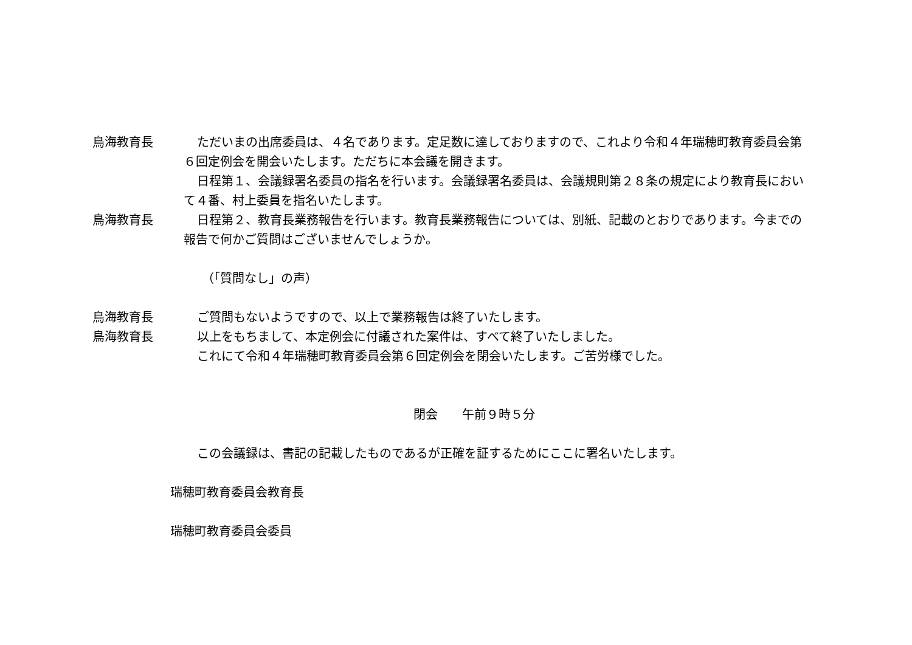鳥海教育長 ただいまの出席委員は、４名であります。定足数に達しておりますので、これより令和４年瑞穂町教育委員会第６回定例会を開会いたします。ただちに本会議を開きます。
日程第１、会議録署名委員の指名を行います。会議録署名委員は、会議規則第２８条の規定により教育長において４番、村上委員を指名いたします。
鳥海教育長 日程第２、教育長業務報告を行います。教育長業務報告については、別紙、記載のとおりであります。今までの報告で何かご質問はございませんでしょうか。
（「質問なし」の声）
鳥海教育長 ご質問もないようですので、以上で業務報告は終了いたします。
鳥海教育長 以上をもちまして、本定例会に付議された案件は、すべて終了いたしました。
これにて令和４年瑞穂町教育委員会第６回定例会を閉会いたします。ご苦労様でした。
閉会　　午前９時５分
この会議録は、書記の記載したものであるが正確を証するためにここに署名いたします。
瑞穂町教育委員会教育長
瑞穂町教育委員会委員